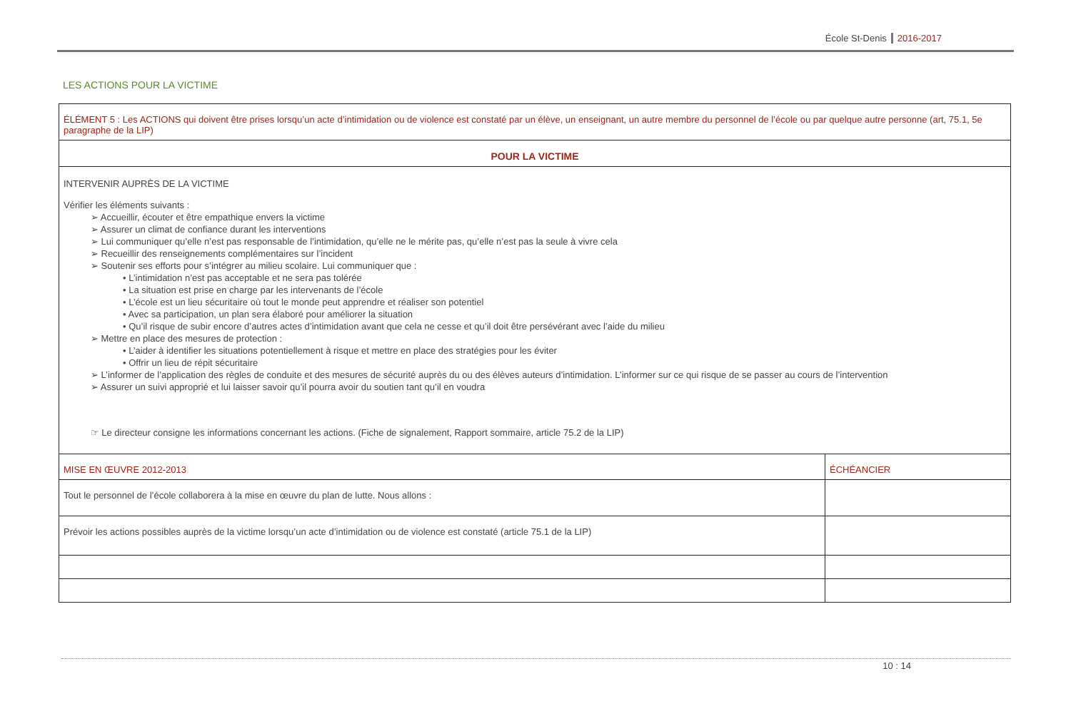École St-Denis 2016-2017
LES ACTIONS POUR LA VICTIME
| ÉLÉMENT 5 : Les ACTIONS qui doivent être prises lorsqu’un acte d’intimidation ou de violence est constaté par un élève, un enseignant, un autre membre du personnel de l’école ou par quelque autre personne (art, 75.1, 5e paragraphe de la LIP) | |
| POUR LA VICTIME | |
| INTERVENIR AUPRÈS DE LA VICTIME Vérifier les éléments suivants : ➢ Accueillir, écouter et être empathique envers la victime ➢ Assurer un climat de confiance durant les interventions ➢ Lui communiquer qu’elle n’est pas responsable de l’intimidation, qu’elle ne le mérite pas, qu’elle n’est pas la seule à vivre cela ➢ Recueillir des renseignements complémentaires sur l’incident ➢ Soutenir ses efforts pour s’intégrer au milieu scolaire. Lui communiquer que : • L’intimidation n’est pas acceptable et ne sera pas tolérée • La situation est prise en charge par les intervenants de l’école • L’école est un lieu sécuritaire où tout le monde peut apprendre et réaliser son potentiel • Avec sa participation, un plan sera élaboré pour améliorer la situation • Qu’il risque de subir encore d’autres actes d’intimidation avant que cela ne cesse et qu’il doit être persévérant avec l’aide du milieu ➢ Mettre en place des mesures de protection : • L’aider à identifier les situations potentiellement à risque et mettre en place des stratégies pour les éviter • Offrir un lieu de répit sécuritaire ➢ L’informer de l’application des règles de conduite et des mesures de sécurité auprès du ou des élèves auteurs d’intimidation. L’informer sur ce qui risque de se passer au cours de l’intervention ➢ Assurer un suivi approprié et lui laisser savoir qu’il pourra avoir du soutien tant qu’il en voudra ☞ Le directeur consigne les informations concernant les actions. (Fiche de signalement, Rapport sommaire, article 75.2 de la LIP) | |
| MISE EN ŒUVRE 2012-2013 | ÉCHÉANCIER |
| Tout le personnel de l’école collaborera à la mise en œuvre du plan de lutte. Nous allons : | |
| Prévoir les actions possibles auprès de la victime lorsqu’un acte d’intimidation ou de violence est constaté (article 75.1 de la LIP) | |
10 : 14